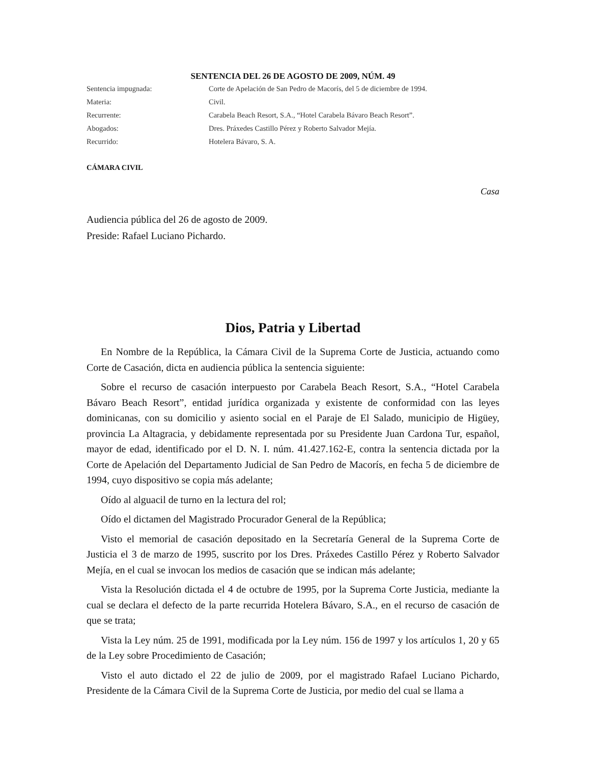SENTENCIA DEL 26 DE AGOSTO DE 2009, NÚM. 49
Sentencia impugnada:
Corte de Apelación de San Pedro de Macorís, del 5 de diciembre de 1994.
Materia:
Civil.
Recurrente:
Carabela Beach Resort, S.A., “Hotel Carabela Bávaro Beach Resort”.
Abogados:
Dres. Práxedes Castillo Pérez y Roberto Salvador Mejía.
Recurrido:
Hotelera Bávaro, S. A.
CÁMARA CIVIL
Casa
Audiencia pública del 26 de agosto de 2009.
Preside: Rafael Luciano Pichardo.
Dios, Patria y Libertad
En Nombre de la República, la Cámara Civil de la Suprema Corte de Justicia, actuando como Corte de Casación, dicta en audiencia pública la sentencia siguiente:
Sobre el recurso de casación interpuesto por Carabela Beach Resort, S.A., “Hotel Carabela Bávaro Beach Resort”, entidad jurídica organizada y existente de conformidad con las leyes dominicanas, con su domicilio y asiento social en el Paraje de El Salado, municipio de Higüey, provincia La Altagracia, y debidamente representada por su Presidente Juan Cardona Tur, español, mayor de edad, identificado por el D. N. I. núm. 41.427.162-E, contra la sentencia dictada por la Corte de Apelación del Departamento Judicial de San Pedro de Macorís, en fecha 5 de diciembre de 1994, cuyo dispositivo se copia más adelante;
Oído al alguacil de turno en la lectura del rol;
Oído el dictamen del Magistrado Procurador General de la República;
Visto el memorial de casación depositado en la Secretaría General de la Suprema Corte de Justicia el 3 de marzo de 1995, suscrito por los Dres. Práxedes Castillo Pérez y Roberto Salvador Mejía, en el cual se invocan los medios de casación que se indican más adelante;
Vista la Resolución dictada el 4 de octubre de 1995, por la Suprema Corte Justicia, mediante la cual se declara el defecto de la parte recurrida Hotelera Bávaro, S.A., en el recurso de casación de que se trata;
Vista la Ley núm. 25 de 1991, modificada por la Ley núm. 156 de 1997 y los artículos 1, 20 y 65 de la Ley sobre Procedimiento de Casación;
Visto el auto dictado el 22 de julio de 2009, por el magistrado Rafael Luciano Pichardo, Presidente de la Cámara Civil de la Suprema Corte de Justicia, por medio del cual se llama a